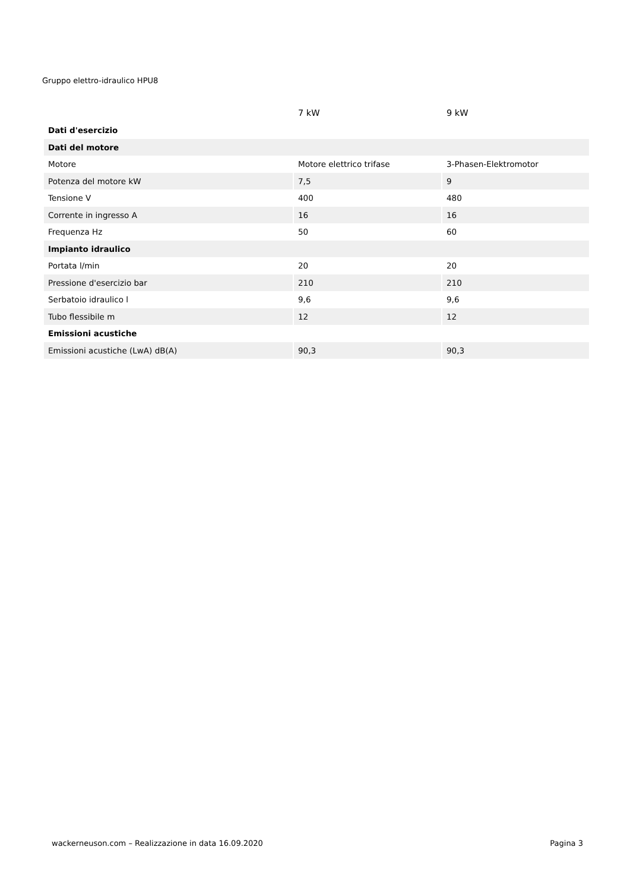Gruppo elettro-idraulico HPU8
| | 7 kW | 9 kW |
| --- | --- | --- |
| Dati d'esercizio | | |
| Dati del motore | | |
| Motore | Motore elettrico trifase | 3-Phasen-Elektromotor |
| Potenza del motore kW | 7,5 | 9 |
| Tensione V | 400 | 480 |
| Corrente in ingresso A | 16 | 16 |
| Frequenza Hz | 50 | 60 |
| Impianto idraulico | | |
| Portata l/min | 20 | 20 |
| Pressione d'esercizio bar | 210 | 210 |
| Serbatoio idraulico l | 9,6 | 9,6 |
| Tubo flessibile m | 12 | 12 |
| Emissioni acustiche | | |
| Emissioni acustiche (LwA) dB(A) | 90,3 | 90,3 |
wackerneuson.com – Realizzazione in data 16.09.2020 Pagina 3